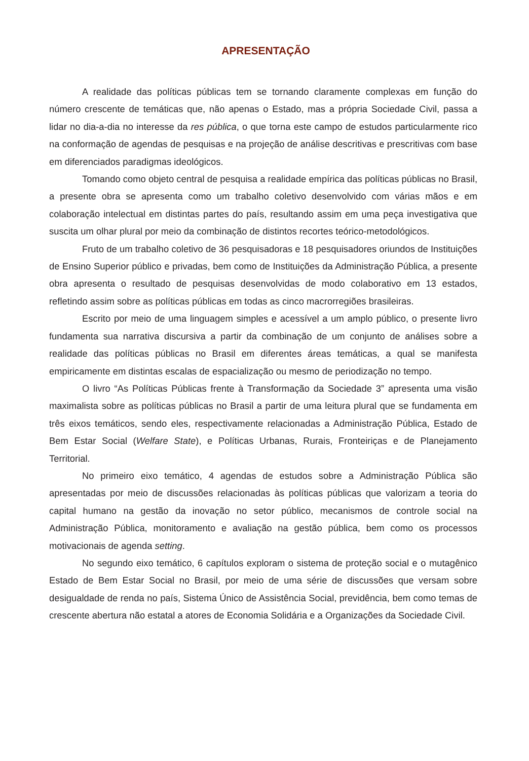APRESENTAÇÃO
A realidade das políticas públicas tem se tornando claramente complexas em função do número crescente de temáticas que, não apenas o Estado, mas a própria Sociedade Civil, passa a lidar no dia-a-dia no interesse da res pública, o que torna este campo de estudos particularmente rico na conformação de agendas de pesquisas e na projeção de análise descritivas e prescritivas com base em diferenciados paradigmas ideológicos.
Tomando como objeto central de pesquisa a realidade empírica das políticas públicas no Brasil, a presente obra se apresenta como um trabalho coletivo desenvolvido com várias mãos e em colaboração intelectual em distintas partes do país, resultando assim em uma peça investigativa que suscita um olhar plural por meio da combinação de distintos recortes teórico-metodológicos.
Fruto de um trabalho coletivo de 36 pesquisadoras e 18 pesquisadores oriundos de Instituições de Ensino Superior público e privadas, bem como de Instituições da Administração Pública, a presente obra apresenta o resultado de pesquisas desenvolvidas de modo colaborativo em 13 estados, refletindo assim sobre as políticas públicas em todas as cinco macrorregiões brasileiras.
Escrito por meio de uma linguagem simples e acessível a um amplo público, o presente livro fundamenta sua narrativa discursiva a partir da combinação de um conjunto de análises sobre a realidade das políticas públicas no Brasil em diferentes áreas temáticas, a qual se manifesta empiricamente em distintas escalas de espacialização ou mesmo de periodização no tempo.
O livro “As Políticas Públicas frente à Transformação da Sociedade 3” apresenta uma visão maximalista sobre as políticas públicas no Brasil a partir de uma leitura plural que se fundamenta em três eixos temáticos, sendo eles, respectivamente relacionadas a Administração Pública, Estado de Bem Estar Social (Welfare State), e Políticas Urbanas, Rurais, Fronteiriças e de Planejamento Territorial.
No primeiro eixo temático, 4 agendas de estudos sobre a Administração Pública são apresentadas por meio de discussões relacionadas às políticas públicas que valorizam a teoria do capital humano na gestão da inovação no setor público, mecanismos de controle social na Administração Pública, monitoramento e avaliação na gestão pública, bem como os processos motivacionais de agenda setting.
No segundo eixo temático, 6 capítulos exploram o sistema de proteção social e o mutagênico Estado de Bem Estar Social no Brasil, por meio de uma série de discussões que versam sobre desigualdade de renda no país, Sistema Único de Assistência Social, previdência, bem como temas de crescente abertura não estatal a atores de Economia Solidária e a Organizações da Sociedade Civil.